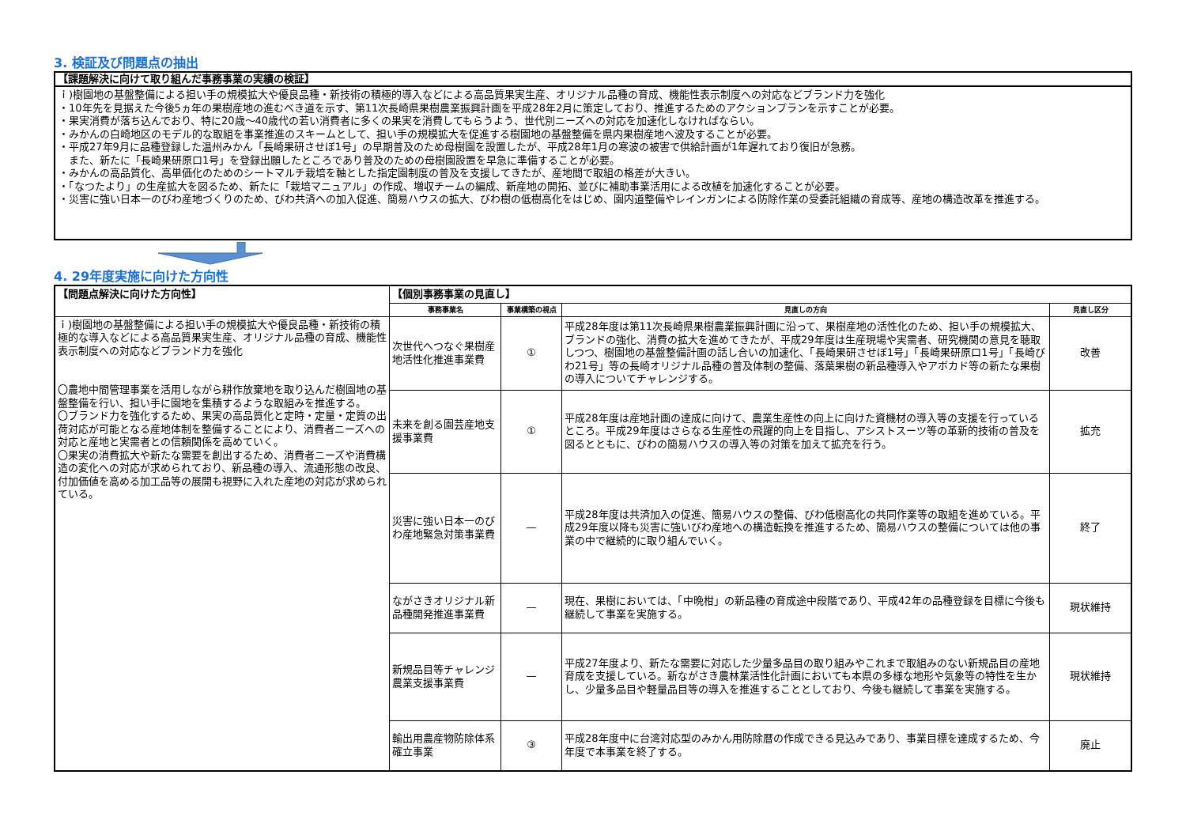3. 検証及び問題点の抽出
【課題解決に向けて取り組んだ事務事業の実績の検証】
ｉ)樹園地の基盤整備による担い手の規模拡大や優良品種・新技術の積極的導入などによる高品質果実生産、オリジナル品種の育成、機能性表示制度への対応などブランド力を強化
・10年先を見据えた今後5ヵ年の果樹産地の進むべき道を示す、第11次長崎県果樹農業振興計画を平成28年2月に策定しており、推進するためのアクションプランを示すことが必要。
・果実消費が落ち込んでおり、特に20歳～40歳代の若い消費者に多くの果実を消費してもらうよう、世代別ニーズへの対応を加速化しなければならい。
・みかんの白崎地区のモデル的な取組を事業推進のスキームとして、担い手の規模拡大を促進する樹園地の基盤整備を県内果樹産地へ波及することが必要。
・平成27年9月に品種登録した温州みかん「長崎果研させぼ1号」の早期普及のため母樹園を設置したが、平成28年1月の寒波の被害で供給計画が1年遅れており復旧が急務。
　また、新たに「長崎果研原口1号」を登録出願したところであり普及のための母樹園設置を早急に準備することが必要。
・みかんの高品質化、高単価化のためのシートマルチ栽培を軸とした指定園制度の普及を支援してきたが、産地間で取組の格差が大きい。
・「なつたより」の生産拡大を図るため、新たに「栽培マニュアル」の作成、増収チームの編成、新産地の開拓、並びに補助事業活用による改植を加速化することが必要。
・災害に強い日本一のびわ産地づくりのため、びわ共済への加入促進、簡易ハウスの拡大、びわ樹の低樹高化をはじめ、園内道整備やレインガンによる防除作業の受委託組織の育成等、産地の構造改革を推進する。
4. 29年度実施に向けた方向性
| 【問題点解決に向けた方向性】 | 【個別事務事業の見直し】 | | | |
| | 事務事業名 | 事業構築の視点 | 見直しの方向 | 見直し区分 |
| ｉ)樹園地の基盤整備による担い手の規模拡大や優良品種・新技術の積極的な導入などによる高品質果実生産、オリジナル品種の育成、機能性表示制度への対応などブランド力を強化 〇農地中間管理事業を活用しながら耕作放棄地を取り込んだ樹園地の基盤整備を行い、担い手に園地を集積するような取組みを推進する。 〇ブランド力を強化するため、果実の高品質化と定時・定量・定質の出荷対応が可能となる産地体制を整備することにより、消費者ニーズへの対応と産地と実需者との信頼関係を高めていく。 〇果実の消費拡大や新たな需要を創出するため、消費者ニーズや消費構造の変化への対応が求められており、新品種の導入、流通形態の改良、付加価値を高める加工品等の展開も視野に入れた産地の対応が求められている。 | 次世代へつなぐ果樹産地活性化推進事業費 | ① | 平成28年度は第11次長崎県果樹農業振興計画に沿って、果樹産地の活性化のため、担い手の規模拡大、ブランドの強化、消費の拡大を進めてきたが、平成29年度は生産現場や実需者、研究機関の意見を聴取しつつ、樹園地の基盤整備計画の話し合いの加速化、「長崎果研させぼ1号」「長崎果研原口1号」「長崎びわ21号」等の長崎オリジナル品種の普及体制の整備、落葉果樹の新品種導入やアボカド等の新たな果樹の導入についてチャレンジする。 | 改善 |
| | 未来を創る園芸産地支援事業費 | ① | 平成28年度は産地計画の達成に向けて、農業生産性の向上に向けた資機材の導入等の支援を行っているところ。平成29年度はさらなる生産性の飛躍的向上を目指し、アシストスーツ等の革新的技術の普及を図るとともに、びわの簡易ハウスの導入等の対策を加えて拡充を行う。 | 拡充 |
| | 災害に強い日本一のびわ産地緊急対策事業費 | — | 平成28年度は共済加入の促進、簡易ハウスの整備、びわ低樹高化の共同作業等の取組を進めている。平成29年度以降も災害に強いびわ産地への構造転換を推進するため、簡易ハウスの整備については他の事業の中で継続的に取り組んでいく。 | 終了 |
| | ながさきオリジナル新品種開発推進事業費 | — | 現在、果樹においては、「中晩柑」の新品種の育成途中段階であり、平成42年の品種登録を目標に今後も継続して事業を実施する。 | 現状維持 |
| | 新規品目等チャレンジ農業支援事業費 | — | 平成27年度より、新たな需要に対応した少量多品目の取り組みやこれまで取組みのない新規品目の産地育成を支援している。新ながさき農林業活性化計画においても本県の多様な地形や気象等の特性を生かし、少量多品目や軽量品目等の導入を推進することとしており、今後も継続して事業を実施する。 | 現状維持 |
| | 輸出用農産物防除体系確立事業 | ③ | 平成28年度中に台湾対応型のみかん用防除暦の作成できる見込みであり、事業目標を達成するため、今年度で本事業を終了する。 | 廃止 |